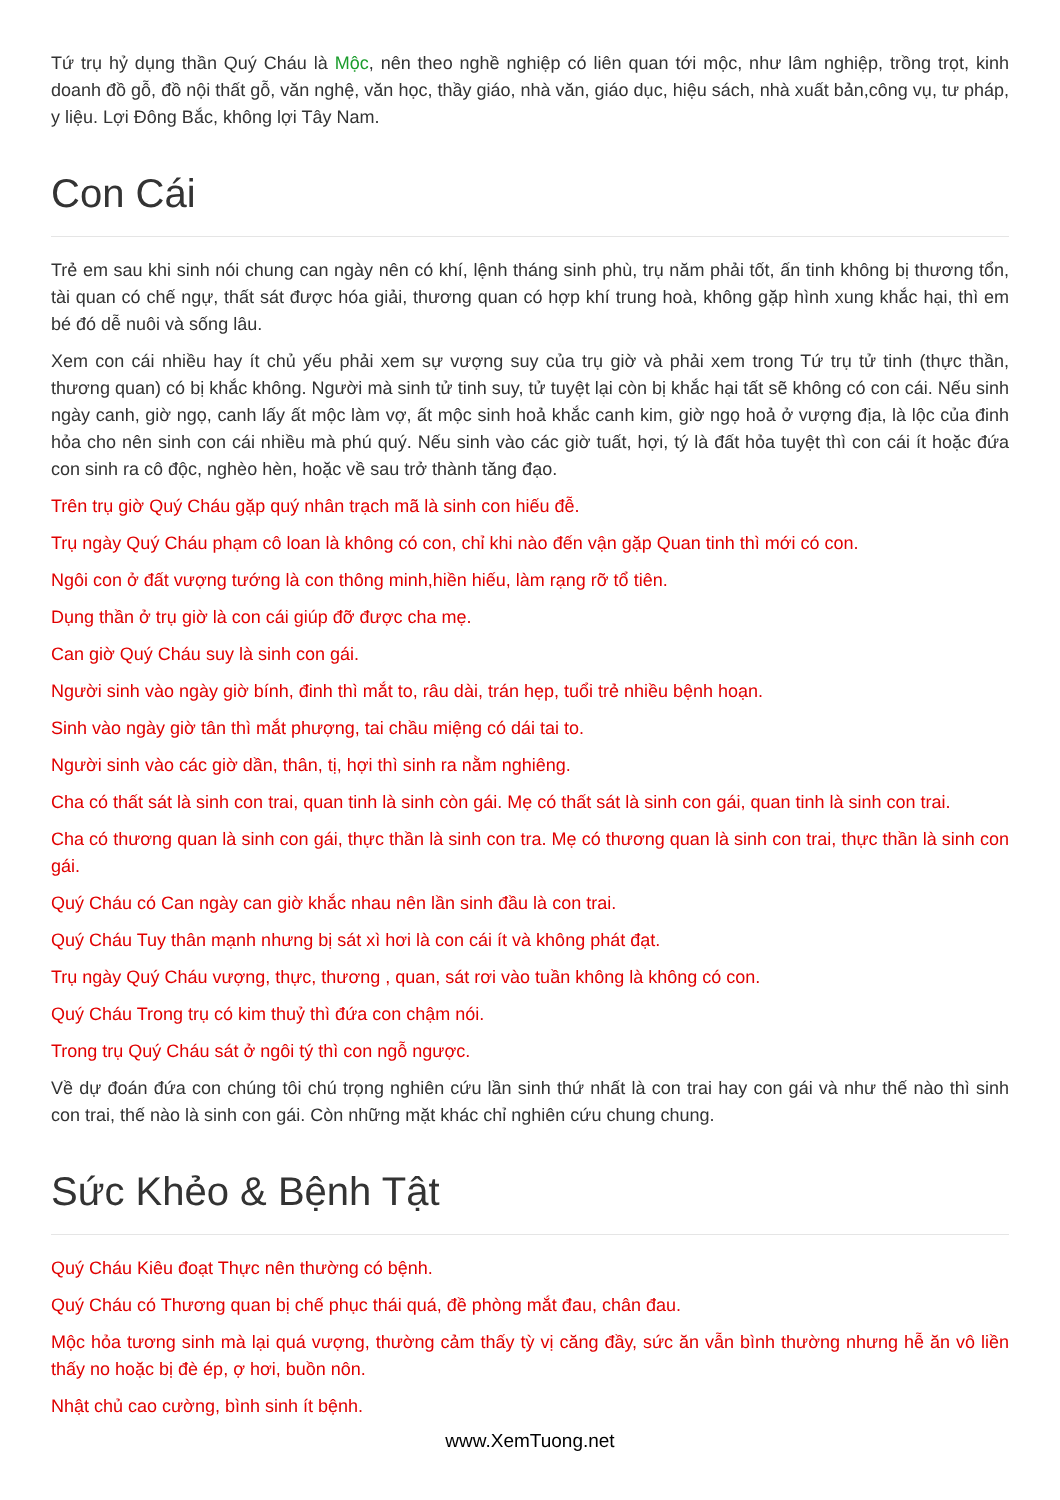Tứ trụ hỷ dụng thần Quý Cháu là Mộc, nên theo nghề nghiệp có liên quan tới mộc, như lâm nghiệp, trồng trọt, kinh doanh đồ gỗ, đồ nội thất gỗ, văn nghệ, văn học, thầy giáo, nhà văn, giáo dục, hiệu sách, nhà xuất bản,công vụ, tư pháp, y liệu. Lợi Đông Bắc, không lợi Tây Nam.
Con Cái
Trẻ em sau khi sinh nói chung can ngày nên có khí, lệnh tháng sinh phù, trụ năm phải tốt, ấn tinh không bị thương tổn, tài quan có chế ngự, thất sát được hóa giải, thương quan có hợp khí trung hoà, không gặp hình xung khắc hại, thì em bé đó dễ nuôi và sống lâu.
Xem con cái nhiều hay ít chủ yếu phải xem sự vượng suy của trụ giờ và phải xem trong Tứ trụ tử tinh (thực thần, thương quan) có bị khắc không. Người mà sinh tử tinh suy, tử tuyệt lại còn bị khắc hại tất sẽ không có con cái. Nếu sinh ngày canh, giờ ngọ, canh lấy ất mộc làm vợ, ất mộc sinh hoả khắc canh kim, giờ ngọ hoả ở vượng địa, là lộc của đinh hỏa cho nên sinh con cái nhiều mà phú quý. Nếu sinh vào các giờ tuất, hợi, tý là đất hỏa tuyệt thì con cái ít hoặc đứa con sinh ra cô độc, nghèo hèn, hoặc về sau trở thành tăng đạo.
Trên trụ giờ Quý Cháu gặp quý nhân trạch mã là sinh con hiếu đễ.
Trụ ngày Quý Cháu phạm cô loan là không có con, chỉ khi nào đến vận gặp Quan tinh thì mới có con.
Ngôi con ở đất vượng tướng là con thông minh,hiền hiếu, làm rạng rỡ tổ tiên.
Dụng thần ở trụ giờ là con cái giúp đỡ được cha mẹ.
Can giờ Quý Cháu suy là sinh con gái.
Người sinh vào ngày giờ bính, đinh thì mắt to, râu dài, trán hẹp, tuổi trẻ nhiều bệnh hoạn.
Sinh vào ngày giờ tân thì mắt phượng, tai chầu miệng có dái tai to.
Người sinh vào các giờ dần, thân, tị, hợi thì sinh ra nằm nghiêng.
Cha có thất sát là sinh con trai, quan tinh là sinh còn gái. Mẹ có thất sát là sinh con gái, quan tinh là sinh con trai.
Cha có thương quan là sinh con gái, thực thần là sinh con tra. Mẹ có thương quan là sinh con trai, thực thần là sinh con gái.
Quý Cháu có Can ngày can giờ khắc nhau nên lần sinh đầu là con trai.
Quý Cháu Tuy thân mạnh nhưng bị sát xì hơi là con cái ít và không phát đạt.
Trụ ngày Quý Cháu vượng, thực, thương , quan, sát rơi vào tuần không là không có con.
Quý Cháu Trong trụ có kim thuỷ thì đứa con chậm nói.
Trong trụ Quý Cháu sát ở ngôi tý thì con ngỗ ngược.
Về dự đoán đứa con chúng tôi chú trọng nghiên cứu lần sinh thứ nhất là con trai hay con gái và như thế nào thì sinh con trai, thế nào là sinh con gái. Còn những mặt khác chỉ nghiên cứu chung chung.
Sức Khẻo & Bệnh Tật
Quý Cháu Kiêu đoạt Thực nên thường có bệnh.
Quý Cháu có Thương quan bị chế phục thái quá, đề phòng mắt đau, chân đau.
Mộc hỏa tương sinh mà lại quá vượng, thường cảm thấy tỳ vị căng đầy, sức ăn vẫn bình thường nhưng hễ ăn vô liền thấy no hoặc bị đè ép, ợ hơi, buồn nôn.
Nhật chủ cao cường, bình sinh ít bệnh.
www.XemTuong.net